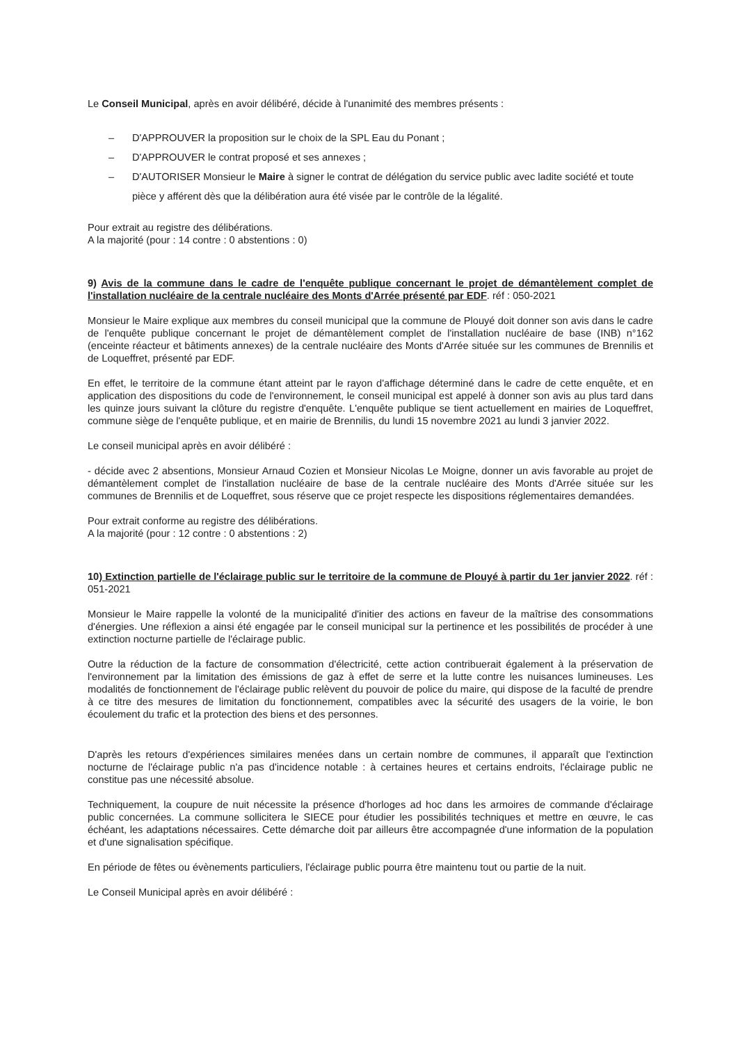Le Conseil Municipal, après en avoir délibéré, décide à l'unanimité des membres présents :
– D'APPROUVER la proposition sur le choix de la SPL Eau du Ponant ;
– D'APPROUVER le contrat proposé et ses annexes ;
– D'AUTORISER Monsieur le Maire à signer le contrat de délégation du service public avec ladite société et toute pièce y afférent dès que la délibération aura été visée par le contrôle de la légalité.
Pour extrait au registre des délibérations.
A la majorité (pour : 14 contre : 0 abstentions : 0)
9) Avis de la commune dans le cadre de l'enquête publique concernant le projet de démantèlement complet de l'installation nucléaire de la centrale nucléaire des Monts d'Arrée présenté par EDF. réf : 050-2021
Monsieur le Maire explique aux membres du conseil municipal que la commune de Plouyé doit donner son avis dans le cadre de l'enquête publique concernant le projet de démantèlement complet de l'installation nucléaire de base (INB) n°162 (enceinte réacteur et bâtiments annexes) de la centrale nucléaire des Monts d'Arrée située sur les communes de Brennilis et de Loqueffret, présenté par EDF.
En effet, le territoire de la commune étant atteint par le rayon d'affichage déterminé dans le cadre de cette enquête, et en application des dispositions du code de l'environnement, le conseil municipal est appelé à donner son avis au plus tard dans les quinze jours suivant la clôture du registre d'enquête. L'enquête publique se tient actuellement en mairies de Loqueffret, commune siège de l'enquête publique, et en mairie de Brennilis, du lundi 15 novembre 2021 au lundi 3 janvier 2022.
Le conseil municipal après en avoir délibéré :
- décide avec 2 absentions, Monsieur Arnaud Cozien et Monsieur Nicolas Le Moigne, donner un avis favorable au projet de démantèlement complet de l'installation nucléaire de base de la centrale nucléaire des Monts d'Arrée située sur les communes de Brennilis et de Loqueffret, sous réserve que ce projet respecte les dispositions réglementaires demandées.
Pour extrait conforme au registre des délibérations.
A la majorité (pour : 12 contre : 0 abstentions : 2)
10) Extinction partielle de l'éclairage public sur le territoire de la commune de Plouyé à partir du 1er janvier 2022. réf : 051-2021
Monsieur le Maire rappelle la volonté de la municipalité d'initier des actions en faveur de la maîtrise des consommations d'énergies. Une réflexion a ainsi été engagée par le conseil municipal sur la pertinence et les possibilités de procéder à une extinction nocturne partielle de l'éclairage public.
Outre la réduction de la facture de consommation d'électricité, cette action contribuerait également à la préservation de l'environnement par la limitation des émissions de gaz à effet de serre et la lutte contre les nuisances lumineuses. Les modalités de fonctionnement de l'éclairage public relèvent du pouvoir de police du maire, qui dispose de la faculté de prendre à ce titre des mesures de limitation du fonctionnement, compatibles avec la sécurité des usagers de la voirie, le bon écoulement du trafic et la protection des biens et des personnes.
D'après les retours d'expériences similaires menées dans un certain nombre de communes, il apparaît que l'extinction nocturne de l'éclairage public n'a pas d'incidence notable : à certaines heures et certains endroits, l'éclairage public ne constitue pas une nécessité absolue.
Techniquement, la coupure de nuit nécessite la présence d'horloges ad hoc dans les armoires de commande d'éclairage public concernées. La commune sollicitera le SIECE pour étudier les possibilités techniques et mettre en œuvre, le cas échéant, les adaptations nécessaires. Cette démarche doit par ailleurs être accompagnée d'une information de la population et d'une signalisation spécifique.
En période de fêtes ou évènements particuliers, l'éclairage public pourra être maintenu tout ou partie de la nuit.
Le Conseil Municipal après en avoir délibéré :